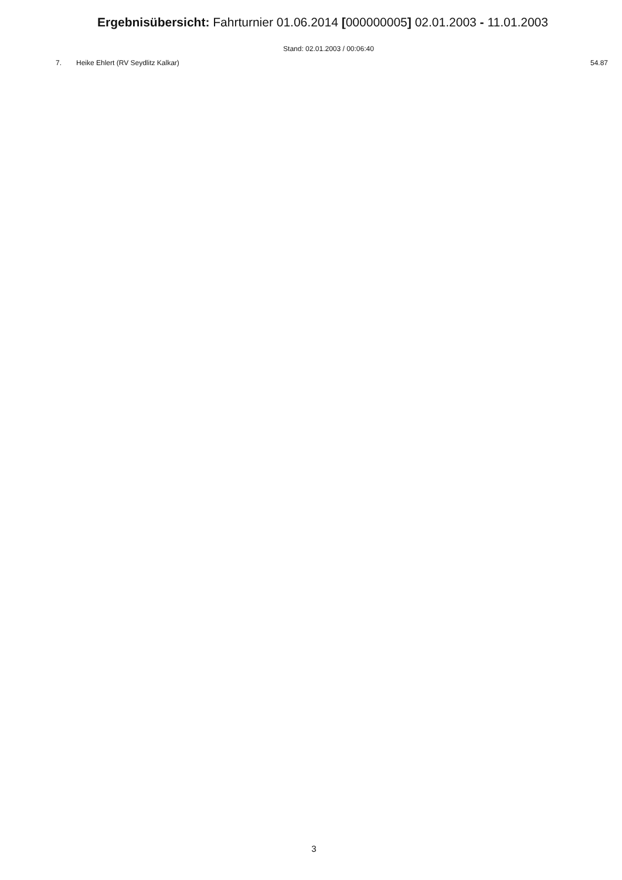Ergebnisübersicht: Fahrturnier 01.06.2014 [000000005] 02.01.2003 - 11.01.2003
Stand: 02.01.2003 / 00:06:40
| 7. | Heike Ehlert (RV Seydlitz Kalkar) | 54.87 |
3